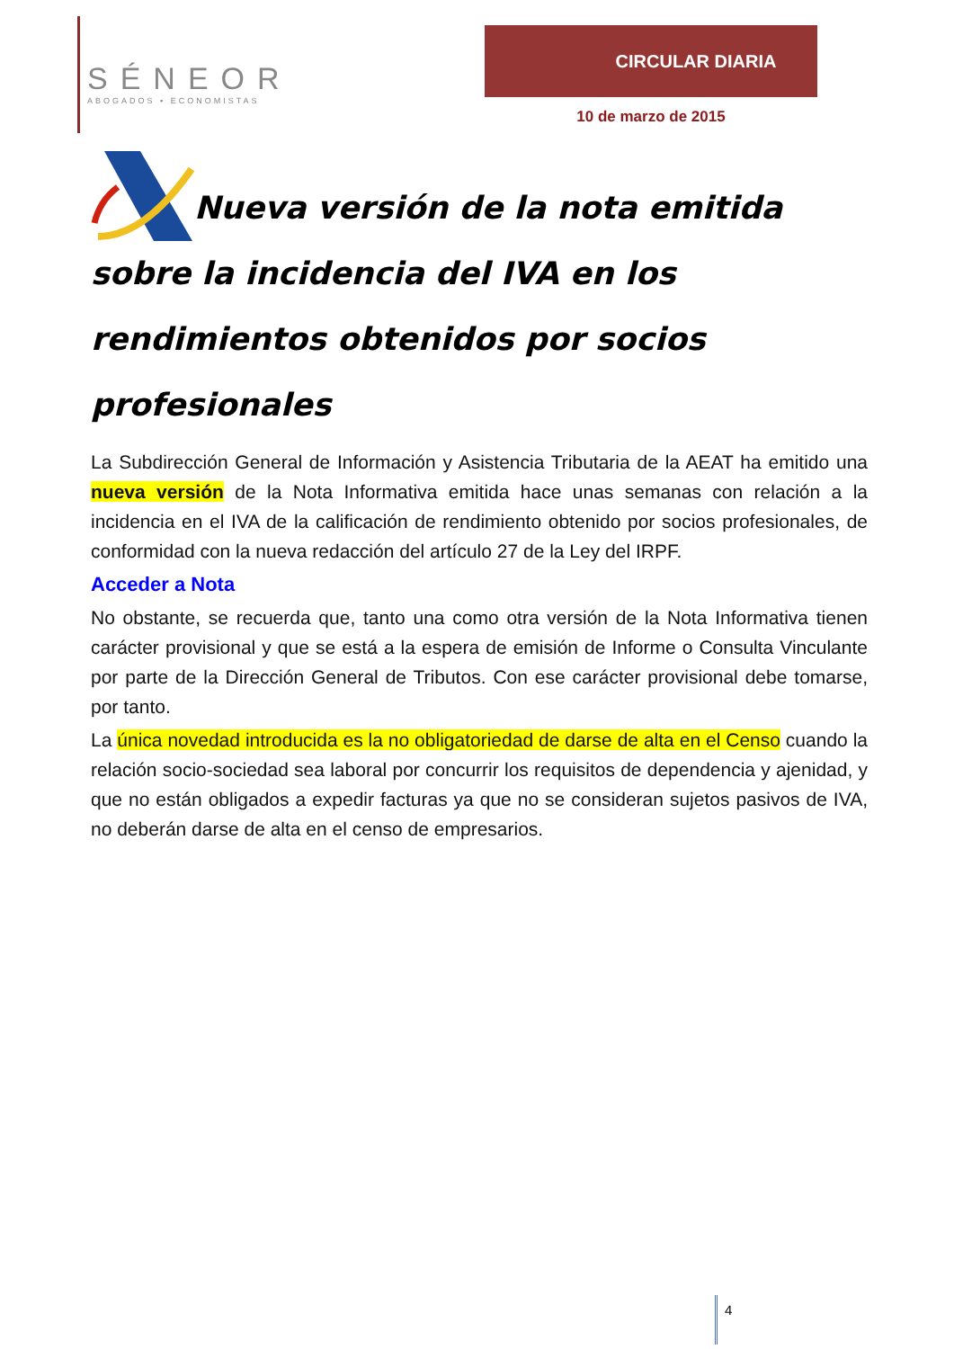SÉNEOR
ABOGADOS ▪ ECONOMISTAS
CIRCULAR DIARIA
10 de marzo de 2015
Nueva versión de la nota emitida sobre la incidencia del IVA en los rendimientos obtenidos por socios profesionales
La Subdirección General de Información y Asistencia Tributaria de la AEAT ha emitido una nueva versión de la Nota Informativa emitida hace unas semanas con relación a la incidencia en el IVA de la calificación de rendimiento obtenido por socios profesionales, de conformidad con la nueva redacción del artículo 27 de la Ley del IRPF.
Acceder a Nota
No obstante, se recuerda que, tanto una como otra versión de la Nota Informativa tienen carácter provisional y que se está a la espera de emisión de Informe o Consulta Vinculante por parte de la Dirección General de Tributos. Con ese carácter provisional debe tomarse, por tanto.
La única novedad introducida es la no obligatoriedad de darse de alta en el Censo cuando la relación socio-sociedad sea laboral por concurrir los requisitos de dependencia y ajenidad, y que no están obligados a expedir facturas ya que no se consideran sujetos pasivos de IVA, no deberán darse de alta en el censo de empresarios.
4